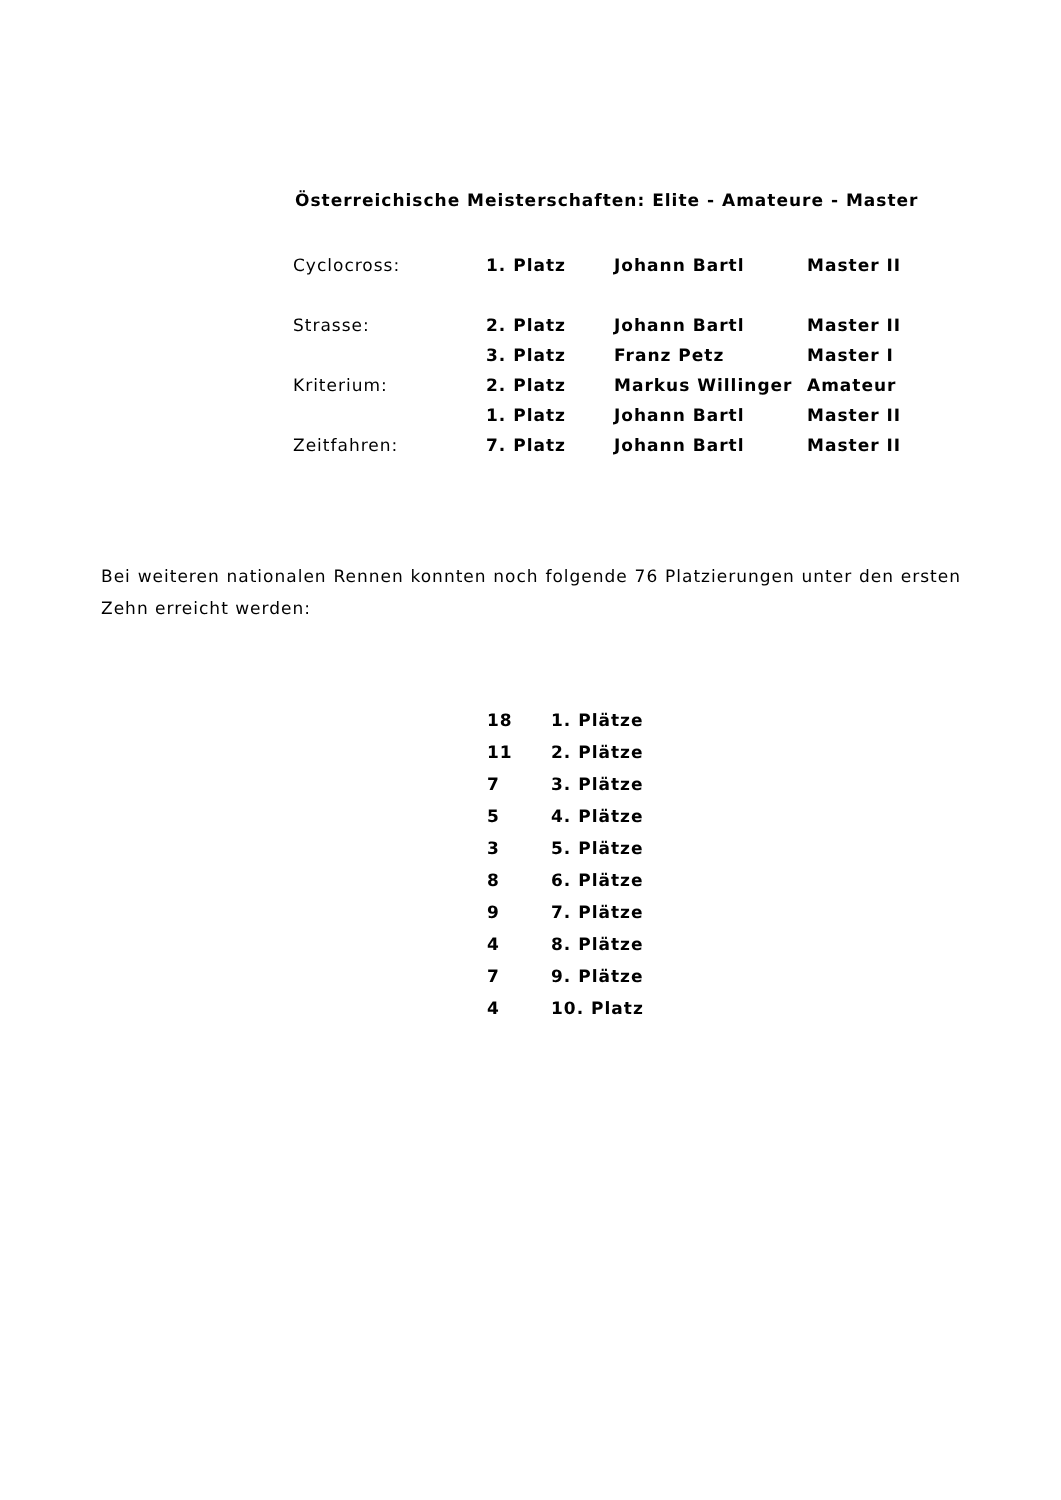Österreichische Meisterschaften: Elite - Amateure - Master
| Cyclocross: | 1. Platz | Johann Bartl | Master II |
| Strasse: | 2. Platz | Johann Bartl | Master II |
| | 3. Platz | Franz Petz | Master I |
| Kriterium: | 2. Platz | Markus Willinger | Amateur |
| | 1. Platz | Johann Bartl | Master II |
| Zeitfahren: | 7. Platz | Johann Bartl | Master II |
Bei weiteren nationalen Rennen konnten noch folgende 76 Platzierungen unter den ersten Zehn erreicht werden:
| 18 | 1. Plätze |
| 11 | 2. Plätze |
| 7 | 3. Plätze |
| 5 | 4. Plätze |
| 3 | 5. Plätze |
| 8 | 6. Plätze |
| 9 | 7. Plätze |
| 4 | 8. Plätze |
| 7 | 9. Plätze |
| 4 | 10. Platz |